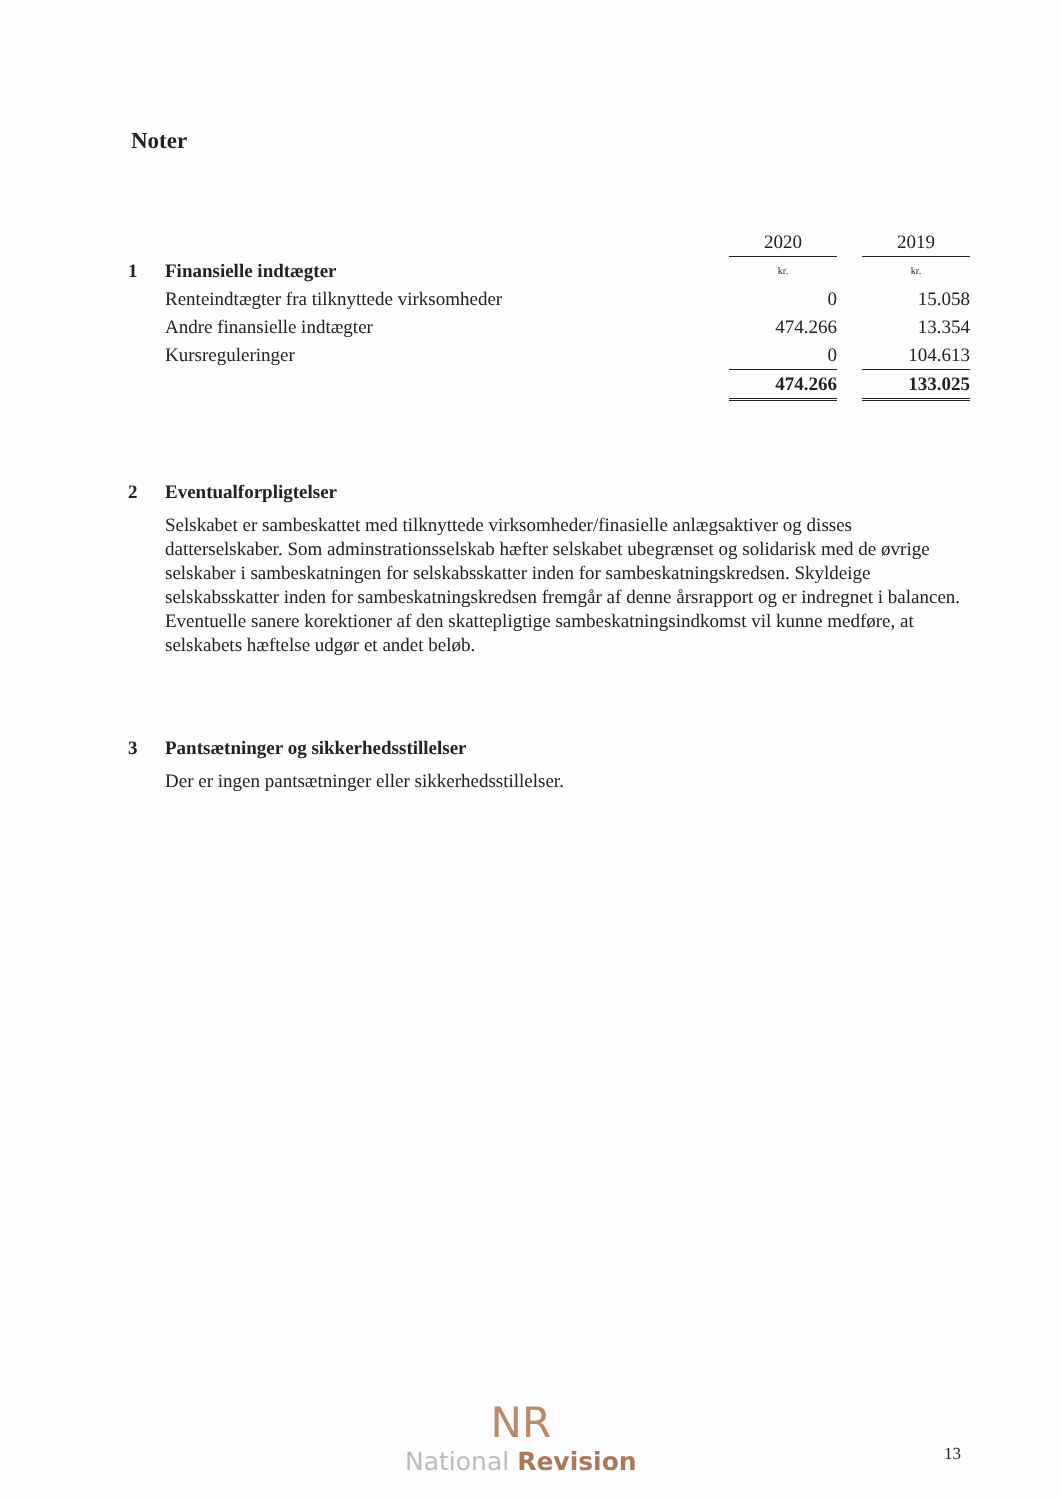Noter
| | | 2020 | | 2019 |
| 1 | Finansielle indtægter | kr. | | kr. |
| | Renteindtægter fra tilknyttede virksomheder | 0 | | 15.058 |
| | Andre finansielle indtægter | 474.266 | | 13.354 |
| | Kursreguleringer | 0 | | 104.613 |
| | | 474.266 | | 133.025 |
2 Eventualforpligtelser
Selskabet er sambeskattet med tilknyttede virksomheder/finasielle anlægsaktiver og disses datterselskaber. Som adminstrationsselskab hæfter selskabet ubegrænset og solidarisk med de øvrige selskaber i sambeskatningen for selskabsskatter inden for sambeskatningskredsen. Skyldeige selskabsskatter inden for sambeskatningskredsen fremgår af denne årsrapport og er indregnet i balancen. Eventuelle sanere korektioner af den skattepligtige sambeskatningsindkomst vil kunne medføre, at selskabets hæftelse udgør et andet beløb.
3 Pantsætninger og sikkerhedsstillelser
Der er ingen pantsætninger eller sikkerhedsstillelser.
NR
National Revision
13